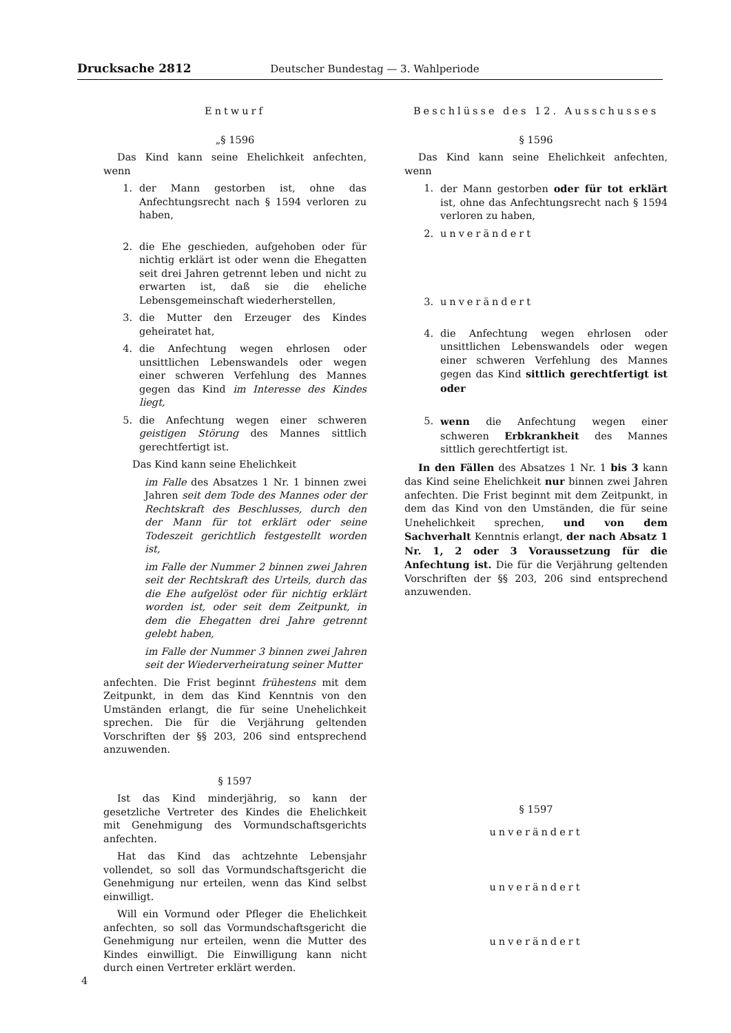Drucksache 2812 Deutscher Bundestag — 3. Wahlperiode
Entwurf
„§ 1596
Das Kind kann seine Ehelichkeit anfechten, wenn
1. der Mann gestorben ist, ohne das Anfechtungsrecht nach § 1594 verloren zu haben,
2. die Ehe geschieden, aufgehoben oder für nichtig erklärt ist oder wenn die Ehegatten seit drei Jahren getrennt leben und nicht zu erwarten ist, daß sie die eheliche Lebensgemeinschaft wiederherstellen,
3. die Mutter den Erzeuger des Kindes geheiratet hat,
4. die Anfechtung wegen ehrlosen oder unsittlichen Lebenswandels oder wegen einer schweren Verfehlung des Mannes gegen das Kind im Interesse des Kindes liegt,
5. die Anfechtung wegen einer schweren geistigen Störung des Mannes sittlich gerechtfertigt ist.
Das Kind kann seine Ehelichkeit
im Falle des Absatzes 1 Nr. 1 binnen zwei Jahren seit dem Tode des Mannes oder der Rechtskraft des Beschlusses, durch den der Mann für tot erklärt oder seine Todeszeit gerichtlich festgestellt worden ist,
im Falle der Nummer 2 binnen zwei Jahren seit der Rechtskraft des Urteils, durch das die Ehe aufgelöst oder für nichtig erklärt worden ist, oder seit dem Zeitpunkt, in dem die Ehegatten drei Jahre getrennt gelebt haben,
im Falle der Nummer 3 binnen zwei Jahren seit der Wiederverheiratung seiner Mutter
anfechten. Die Frist beginnt frühestens mit dem Zeitpunkt, in dem das Kind Kenntnis von den Umständen erlangt, die für seine Unehelichkeit sprechen. Die für die Verjährung geltenden Vorschriften der §§ 203, 206 sind entsprechend anzuwenden.
§ 1597
Ist das Kind minderjährig, so kann der gesetzliche Vertreter des Kindes die Ehelichkeit mit Genehmigung des Vormundschaftsgerichts anfechten.
Hat das Kind das achtzehnte Lebensjahr vollendet, so soll das Vormundschaftsgericht die Genehmigung nur erteilen, wenn das Kind selbst einwilligt.
Will ein Vormund oder Pfleger die Ehelichkeit anfechten, so soll das Vormundschaftsgericht die Genehmigung nur erteilen, wenn die Mutter des Kindes einwilligt. Die Einwilligung kann nicht durch einen Vertreter erklärt werden.
Beschlüsse des 12. Ausschusses
§ 1596
Das Kind kann seine Ehelichkeit anfechten, wenn
1. der Mann gestorben oder für tot erklärt ist, ohne das Anfechtungsrecht nach § 1594 verloren zu haben,
2. unverändert
3. unverändert
4. die Anfechtung wegen ehrlosen oder unsittlichen Lebenswandels oder wegen einer schweren Verfehlung des Mannes gegen das Kind sittlich gerechtfertigt ist oder
5. wenn die Anfechtung wegen einer schweren Erbkrankheit des Mannes sittlich gerechtfertigt ist.
In den Fällen des Absatzes 1 Nr. 1 bis 3 kann das Kind seine Ehelichkeit nur binnen zwei Jahren anfechten. Die Frist beginnt mit dem Zeitpunkt, in dem das Kind von den Umständen, die für seine Unehelichkeit sprechen, und von dem Sachverhalt Kenntnis erlangt, der nach Absatz 1 Nr. 1, 2 oder 3 Voraussetzung für die Anfechtung ist. Die für die Verjährung geltenden Vorschriften der §§ 203, 206 sind entsprechend anzuwenden.
§ 1597
unverändert
unverändert
unverändert
4